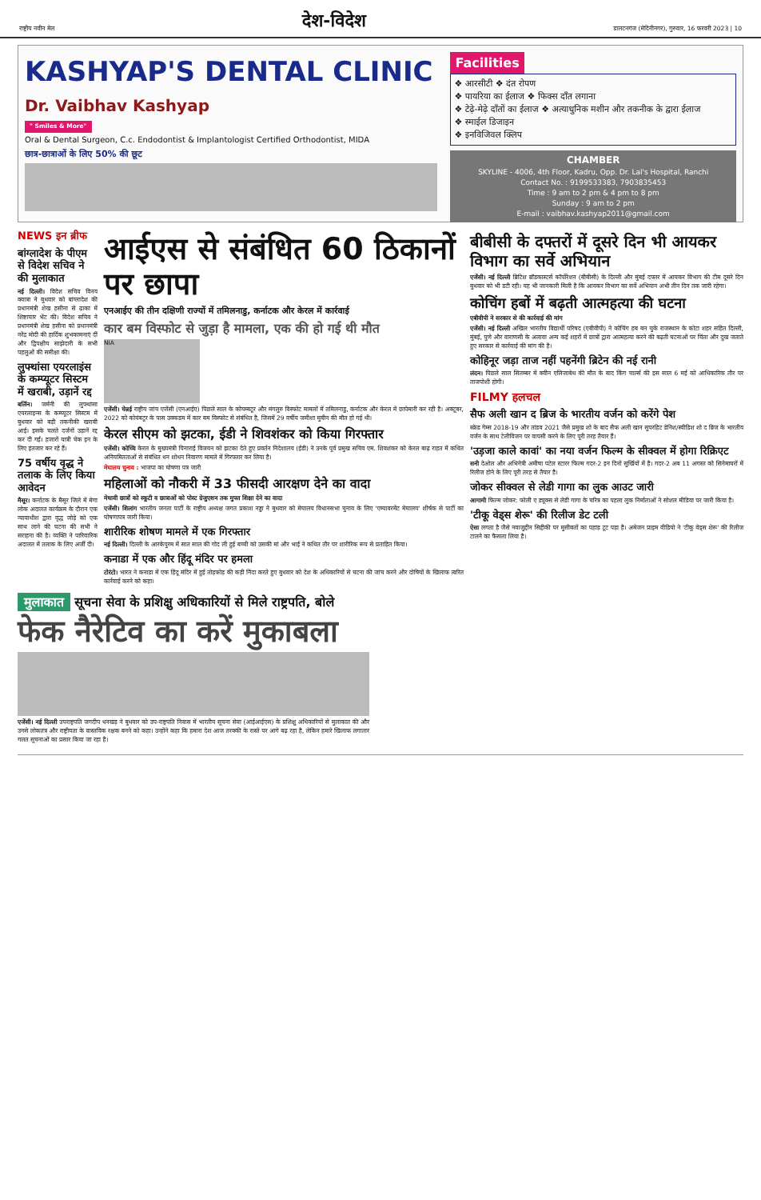राष्ट्रीय नवीन मेल देश-विदेश डालटनगंज (मेदिनीनगर), गुरुवार, 16 फरवरी 2023 | 10
KASHYAP'S DENTAL CLINIC
Dr. Vaibhav Kashyap
" Smiles & More"
Oral & Dental Surgeon, C.c. Endodontist & Implantologist Certified Orthodontist, MIDA
छात्र-छात्राओं के लिए 50% की छूट
Facilities
❖ आरसीटी ❖ दंत रोपण
❖ पायरिया का ईलाज ❖ फिक्स दाँत लगाना
❖ टेढ़े-मेढ़े दाँतों का ईलाज ❖ अत्याधुनिक मशीन और तकनीक के द्वारा ईलाज
❖ स्माईल डिजाइन
❖ इनविजिवल क्लिप
CHAMBER
SKYLINE - 4006, 4th Floor, Kadru, Opp. Dr. Lal's Hospital, Ranchi
Contact No. : 9199533383, 7903835453
Time : 9 am to 2 pm & 4 pm to 8 pm
Sunday : 9 am to 2 pm
E-mail : vaibhav.kashyap2011@gmail.com
NEWS इन ब्रीफ
बांग्लादेश के पीएम से विदेश सचिव ने की मुलाकात
नई दिल्ली। विदेश सचिव विनय क्वात्रा ने बुधवार को बांग्लादेश की प्रधानमंत्री शेख हसीना से ढाका में शिष्टाचार भेंट की। विदेश सचिव ने प्रधानमंत्री शेख हसीना को प्रधानमंत्री नरेंद्र मोदी की हार्दिक शुभकामनाएं दीं और द्विपक्षीय साझेदारी के सभी पहलुओं की समीक्षा की।
लुफ्थांसा एयरलाइंस के कम्प्यूटर सिस्टम में खराबी, उड़ानें रद्द
बर्लिन। जर्मनी की लुफ्थांसा एयरलाइन्स के कम्प्यूटर सिस्टम में बुधवार को बड़ी तकनीकी खराबी आई। इसके चलते दर्जनों उड़ानें रद्द कर दी गईं। हजारों यात्री चेक इन के लिए इंतजार कर रहे हैं।
75 वर्षीय वृद्ध ने तलाक के लिए किया आवेदन
मैसूर। कर्नाटक के मैसूर जिले में मेगा लोक अदालत कार्यक्रम के दौरान एक न्यायाधीश द्वारा वृद्ध जोड़े को एक साथ लाने की घटना की सभी ने सराहना की है। व्यक्ति ने पारिवारिक अदालत में तलाक के लिए अर्जी दी।
आईएस से संबंधित 60 ठिकानों पर छापा
एनआईए की तीन दक्षिणी राज्यों में तमिलनाडु, कर्नाटक और केरल में कार्रवाई
कार बम विस्फोट से जुड़ा है मामला, एक की हो गई थी मौत
NIA
एजेंसी। चेन्नई राष्ट्रीय जांच एजेंसी (एनआईए) पिछले साल के कोयम्बटूर और मंगलुरु विस्फोट मामलों में तमिलनाडु, कर्नाटक और केरल में छापेमारी कर रही है। अक्टूबर, 2022 को कोयंबटूर के पास उक्कडम में कार बम विस्फोट से संबंधित है, जिसमें 29 वर्षीय जमीशा मुबीन की मौत हो गई थी।
केरल सीएम को झटका, ईडी ने शिवशंकर को किया गिरफ्तार
एजेंसी। कोच्चि केरल के मुख्यमंत्री पिनाराई विजयन को झटका देते हुए प्रवर्तन निदेशालय (ईडी) ने उनके पूर्व प्रमुख सचिव एम. शिवशंकर को केरल बाढ़ राहत में कथित अनियमितताओं से संबंधित धन शोधन निवारण मामले में गिरफ्तार कर लिया है।
मेघालय चुनाव : भाजपा का घोषणा पत्र जारी
महिलाओं को नौकरी में 33 फीसदी आरक्षण देने का वादा
मेधावी छात्रों को स्कूटी व छात्राओं को पोस्ट ग्रेजुएशन तक मुफ्त शिक्षा देने का वादा
एजेंसी। शिलांग भारतीय जनता पार्टी के राष्ट्रीय अध्यक्ष जगत प्रकाश नड्डा ने बुधवार को मेघालय विधानसभा चुनाव के लिए 'एम्पावरमेंट मेघालय' शीर्षक से पार्टी का घोषणापत्र जारी किया।
शारीरिक शोषण मामले में एक गिरफ्तार
नई दिल्ली। दिल्ली के आरकेपुरम में सात साल की गोद ली हुई बच्ची को उसकी मां और भाई ने कथित तौर पर शारीरिक रूप से प्रताड़ित किया।
कनाडा में एक और हिंदू मंदिर पर हमला
टोरंटो। भारत ने कनाडा में एक हिंदू मंदिर में हुई तोड़फोड़ की कड़ी निंदा करते हुए बुधवार को देश के अधिकारियों से घटना की जांच करने और दोषियों के खिलाफ त्वरित कार्रवाई करने को कहा।
बीबीसी के दफ्तरों में दूसरे दिन भी आयकर विभाग का सर्वे अभियान
एजेंसी। नई दिल्ली ब्रिटिश ब्रॉडकास्टर्स कॉर्पोरेशन (बीबीसी) के दिल्ली और मुंबई दफ्तर में आयकर विभाग की टीम दूसरे दिन बुधवार को भी डटी रही। यह भी जानकारी मिली है कि आयकर विभाग का सर्वे अभियान अभी तीन दिन तक जारी रहेगा।
कोचिंग हबों में बढ़ती आत्महत्या की घटना
एबीवीपी ने सरकार से की कार्रवाई की मांग
एजेंसी। नई दिल्ली अखिल भारतीय विद्यार्थी परिषद (एबीवीपी) ने कोचिंग हब बन चुके राजस्थान के कोटा शहर सहित दिल्ली, मुंबई, पुणे और वाराणसी के अलावा अन्य कई शहरों में छात्रों द्वारा आत्महत्या करने की बढ़ती घटनाओं पर चिंता और दुख जताते हुए सरकार से कार्रवाई की मांग की है।
कोहिनूर जड़ा ताज नहीं पहनेंगी ब्रिटेन की नई रानी
लंदन। पिछले साल सितम्बर में क्वीन एलिजाबेथ की मौत के बाद किंग चार्ल्स की इस साल 6 मई को आधिकारिक तौर पर ताजपोशी होगी।
FILMY हलचल
सैफ अली खान द ब्रिज के भारतीय वर्जन को करेंगे पेश
स्क्रेड गेम्स 2018-19 और तांडव 2021 जैसे प्रमुख शो के बाद सैफ अली खान सुपरहिट डेनिश/स्वीडिश शो द ब्रिज के भारतीय वर्जन के साथ टेलीविजन पर वापसी करने के लिए पूरी तरह तैयार हैं।
'उड़जा काले कावां' का नया वर्जन फिल्म के सीक्वल में होगा रिक्रिएट
सनी देओल और अभिनेत्री अमीषा पटेल स्टारर फिल्म गदर-2 इन दिनों सुर्खियों में है। गदर-2 अब 11 अगस्त को सिनेमाघरों में रिलीज होने के लिए पूरी तरह से तैयार है।
जोकर सीक्वल से लेडी गागा का लुक आउट जारी
आगामी फिल्म जोकर: फोली ए ड्यूक्स से लेडी गागा के चरित्र का पहला लुक निर्माताओं ने सोशल मीडिया पर जारी किया है।
'टीकू वेड्स शेरू' की रिलीज डेट टली
ऐसा लगता है जैसे नवाजुद्दीन सिद्दीकी पर मुसीबतों का पहाड़ टूट पड़ा है। अमेजन प्राइम वीडियो ने 'टीकू वेड्स शेरू' की रिलीज टालने का फैसला लिया है।
मुलाकात सूचना सेवा के प्रशिक्षु अधिकारियों से मिले राष्ट्रपति, बोले
फेक नैरेटिव का करें मुकाबला
एजेंसी। नई दिल्ली उपराष्ट्रपति जगदीप धनखड़ ने बुधवार को उप-राष्ट्रपति निवास में भारतीय सूचना सेवा (आईआईएस) के प्रशिक्षु अधिकारियों से मुलाकात की और उनसे लोकतंत्र और राष्ट्रीयता के वास्तविक रक्षक बनने को कहा। उन्होंने कहा कि हमारा देश आज तरक्की के रास्ते पर आगे बढ़ रहा है, लेकिन हमारे खिलाफ लगातार गलत सूचनाओं का प्रसार किया जा रहा है।